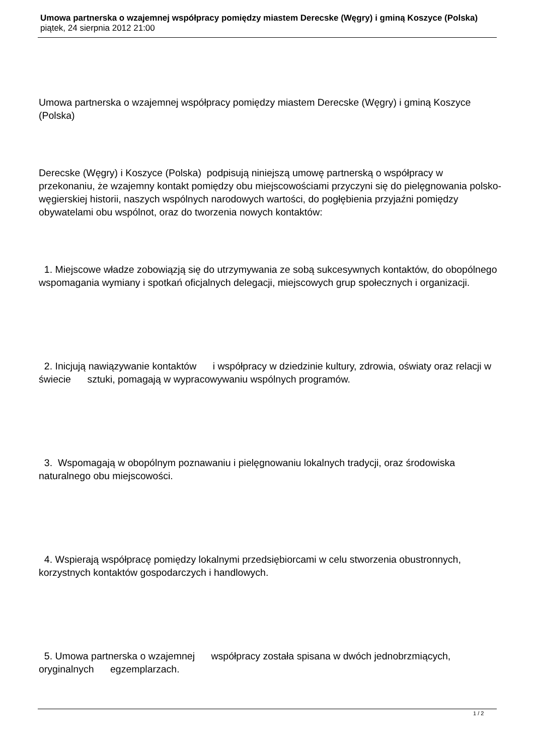Umowa partnerska o wzajemnej współpracy pomiędzy miastem Derecske (Węgry) i gminą Koszyce (Polska)
piątek, 24 sierpnia 2012 21:00
Umowa partnerska o wzajemnej współpracy pomiędzy miastem Derecske (Węgry) i gminą Koszyce (Polska)
Derecske (Węgry) i Koszyce (Polska) podpisują niniejszą umowę partnerską o współpracy w przekonaniu, że wzajemny kontakt pomiędzy obu miejscowościami przyczyni się do pielęgnowania polsko-węgierskiej historii, naszych wspólnych narodowych wartości, do pogłębienia przyjaźni pomiędzy obywatelami obu wspólnot, oraz do tworzenia nowych kontaktów:
1. Miejscowe władze zobowiązją się do utrzymywania ze sobą sukcesywnych kontaktów, do obopólnego wspomagania wymiany i spotkań oficjalnych delegacji, miejscowych grup społecznych i organizacji.
2. Inicjują nawiązywanie kontaktów i współpracy w dziedzinie kultury, zdrowia, oświaty oraz relacji w świecie sztuki, pomagają w wypracowywaniu wspólnych programów.
3. Wspomagają w obopólnym poznawaniu i pielęgnowaniu lokalnych tradycji, oraz środowiska naturalnego obu miejscowości.
4. Wspierają współpracę pomiędzy lokalnymi przedsiębiorcami w celu stworzenia obustronnych, korzystnych kontaktów gospodarczych i handlowych.
5. Umowa partnerska o wzajemnej współpracy została spisana w dwóch jednobrzmiących, oryginalnych egzemplarzach.
1 / 2